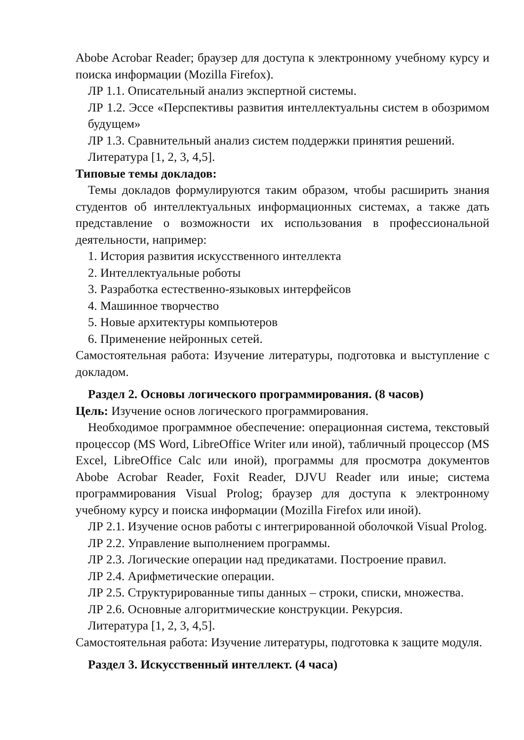Abobe Acrobar Reader; браузер для доступа к электронному учебному курсу и поиска информации (Mozilla Firefox).
ЛР 1.1. Описательный анализ экспертной системы.
ЛР 1.2. Эссе «Перспективы развития интеллектуальны систем в обозримом будущем»
ЛР 1.3. Сравнительный анализ систем поддержки принятия решений.
Литература [1, 2, 3, 4,5].
Типовые темы докладов:
Темы докладов формулируются таким образом, чтобы расширить знания студентов об интеллектуальных информационных системах, а также дать представление о возможности их использования в профессиональной деятельности, например:
1. История развития искусственного интеллекта
2. Интеллектуальные роботы
3. Разработка естественно-языковых интерфейсов
4. Машинное творчество
5. Новые архитектуры компьютеров
6. Применение нейронных сетей.
Самостоятельная работа: Изучение литературы, подготовка и выступление с докладом.
Раздел 2. Основы логического программирования. (8 часов)
Цель: Изучение основ логического программирования.
Необходимое программное обеспечение: операционная система, текстовый процессор (MS Word, LibreOffice Writer или иной), табличный процессор (MS Excel, LibreOffice Calc или иной), программы для просмотра документов Abobe Acrobar Reader, Foxit Reader, DJVU Reader или иные; система программирования Visual Prolog; браузер для доступа к электронному учебному курсу и поиска информации (Mozilla Firefox или иной).
ЛР 2.1. Изучение основ работы с интегрированной оболочкой Visual Prolog.
ЛР 2.2. Управление выполнением программы.
ЛР 2.3. Логические операции над предикатами. Построение правил.
ЛР 2.4. Арифметические операции.
ЛР 2.5. Структурированные типы данных – строки, списки, множества.
ЛР 2.6. Основные алгоритмические конструкции. Рекурсия.
Литература [1, 2, 3, 4,5].
Самостоятельная работа: Изучение литературы, подготовка к защите модуля.
Раздел 3. Искусственный интеллект. (4 часа)